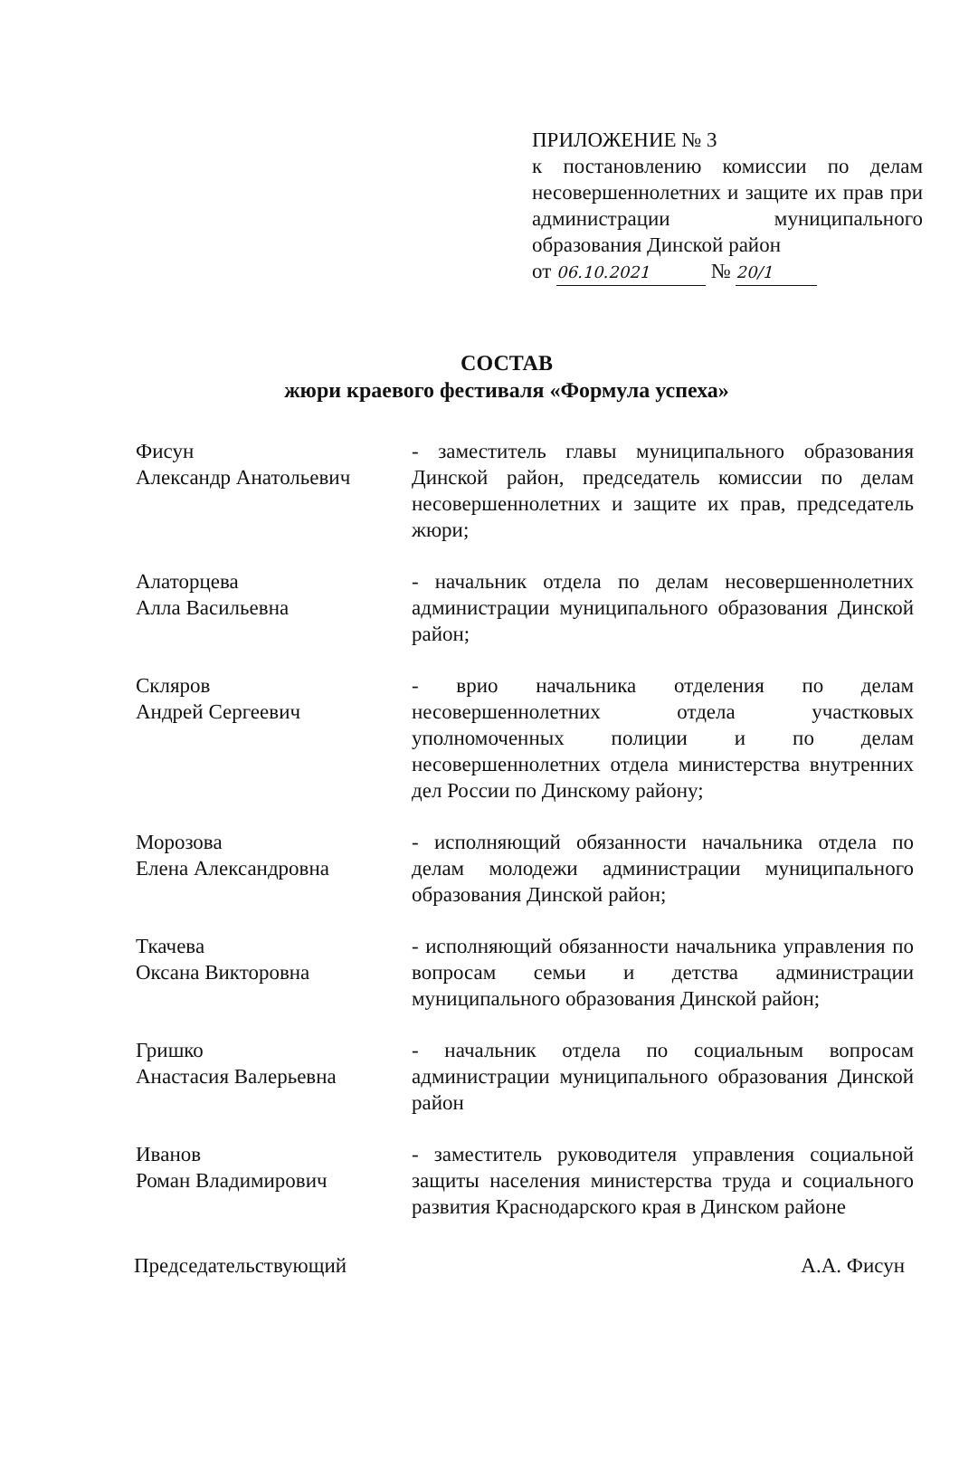ПРИЛОЖЕНИЕ № 3
к постановлению комиссии по делам несовершеннолетних и защите их прав при администрации муниципального образования Динской район
от 06.10.2021 № 20/1
СОСТАВ
жюри краевого фестиваля «Формула успеха»
| Фисун Александр Анатольевич | - заместитель главы муниципального образования Динской район, председатель комиссии по делам несовершеннолетних и защите их прав, председатель жюри; |
| Алаторцева Алла Васильевна | - начальник отдела по делам несовершеннолетних администрации муниципального образования Динской район; |
| Скляров Андрей Сергеевич | - врио начальника отделения по делам несовершеннолетних отдела участковых уполномоченных полиции и по делам несовершеннолетних отдела министерства внутренних дел России по Динскому району; |
| Морозова Елена Александровна | - исполняющий обязанности начальника отдела по делам молодежи администрации муниципального образования Динской район; |
| Ткачева Оксана Викторовна | - исполняющий обязанности начальника управления по вопросам семьи и детства администрации муниципального образования Динской район; |
| Гришко Анастасия Валерьевна | - начальник отдела по социальным вопросам администрации муниципального образования Динской район |
| Иванов Роман Владимирович | - заместитель руководителя управления социальной защиты населения министерства труда и социального развития Краснодарского края в Динском районе |
Председательствующий А.А. Фисун